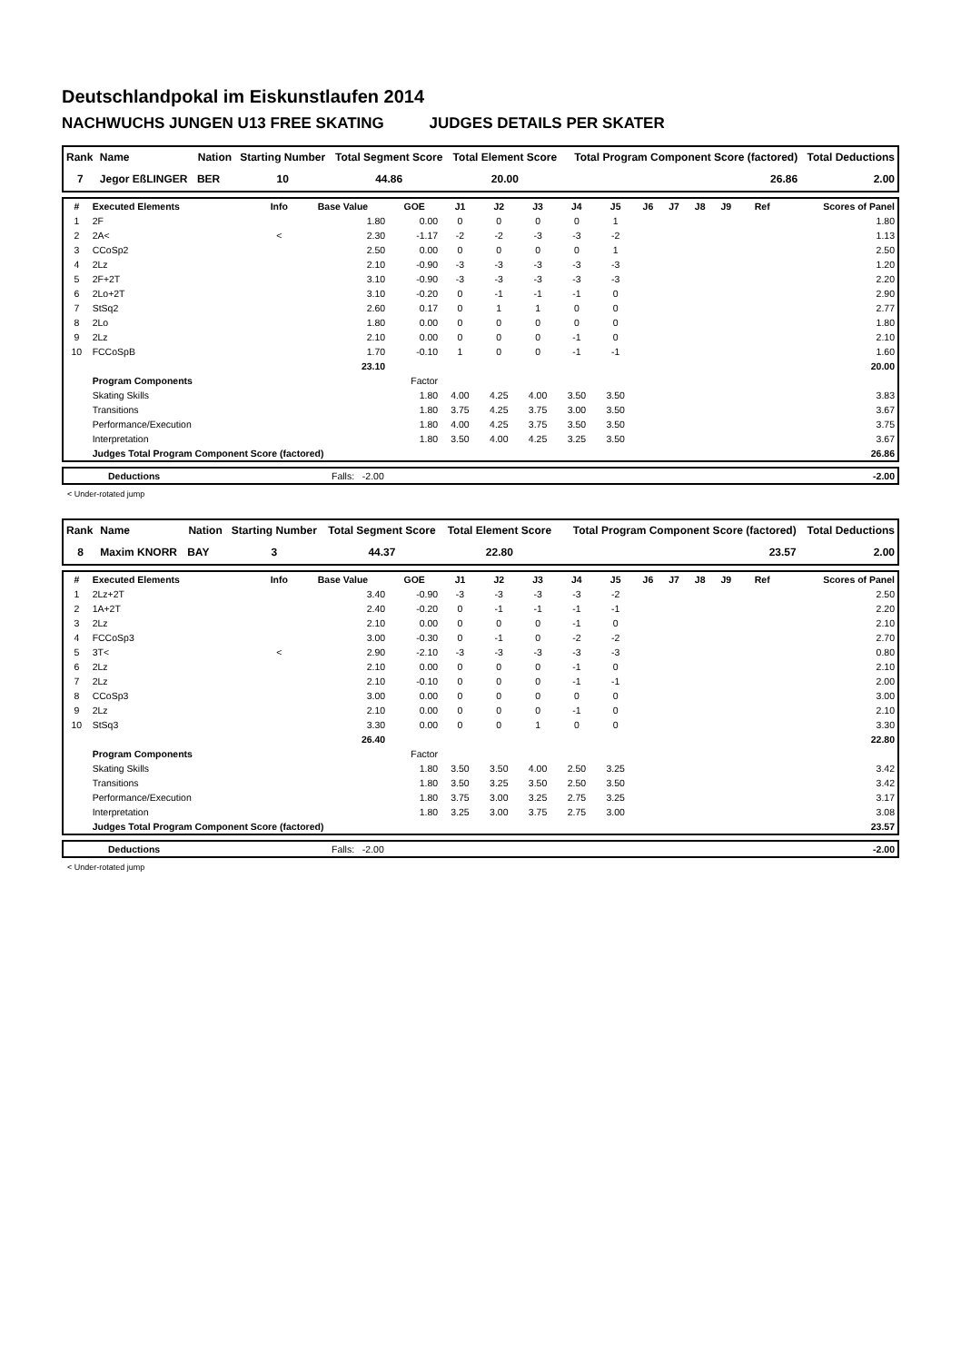Deutschlandpokal im Eiskunstlaufen 2014
NACHWUCHS JUNGEN U13 FREE SKATING JUDGES DETAILS PER SKATER
| Rank | Name | Nation | Starting Number | Total Segment Score | Total Element Score | Total Program Component Score (factored) | Total Deductions |
| --- | --- | --- | --- | --- | --- | --- | --- |
| 7 | Jegor EßLINGER | BER | 10 | 44.86 | 20.00 | 26.86 | 2.00 |
| # | Executed Elements | Info | Base Value | GOE | J1 | J2 | J3 | J4 | J5 | J6 | J7 | J8 | J9 | Ref | Scores of Panel |
| --- | --- | --- | --- | --- | --- | --- | --- | --- | --- | --- | --- | --- | --- | --- | --- |
| 1 | 2F | | 1.80 | 0.00 | 0 | 0 | 0 | 0 | 1 | | | | | | 1.80 |
| 2 | 2A< | < | 2.30 | -1.17 | -2 | -2 | -3 | -3 | -2 | | | | | | 1.13 |
| 3 | CCoSp2 | | 2.50 | 0.00 | 0 | 0 | 0 | 0 | 1 | | | | | | 2.50 |
| 4 | 2Lz | | 2.10 | -0.90 | -3 | -3 | -3 | -3 | -3 | | | | | | 1.20 |
| 5 | 2F+2T | | 3.10 | -0.90 | -3 | -3 | -3 | -3 | -3 | | | | | | 2.20 |
| 6 | 2Lo+2T | | 3.10 | -0.20 | 0 | -1 | -1 | -1 | 0 | | | | | | 2.90 |
| 7 | StSq2 | | 2.60 | 0.17 | 0 | 1 | 1 | 0 | 0 | | | | | | 2.77 |
| 8 | 2Lo | | 1.80 | 0.00 | 0 | 0 | 0 | 0 | 0 | | | | | | 1.80 |
| 9 | 2Lz | | 2.10 | 0.00 | 0 | 0 | 0 | -1 | 0 | | | | | | 2.10 |
| 10 | FCCoSpB | | 1.70 | -0.10 | 1 | 0 | 0 | -1 | -1 | | | | | | 1.60 |
| | | | 23.10 | | | | | | | | | | | | 20.00 |
| | Program Components | | | Factor | | | | | | | | | | | |
| | Skating Skills | | | 1.80 | 4.00 | 4.25 | 4.00 | 3.50 | 3.50 | | | | | | 3.83 |
| | Transitions | | | 1.80 | 3.75 | 4.25 | 3.75 | 3.00 | 3.50 | | | | | | 3.67 |
| | Performance/Execution | | | 1.80 | 4.00 | 4.25 | 3.75 | 3.50 | 3.50 | | | | | | 3.75 |
| | Interpretation | | | 1.80 | 3.50 | 4.00 | 4.25 | 3.25 | 3.50 | | | | | | 3.67 |
| | Judges Total Program Component Score (factored) | | | | | | | | | | | | | | 26.86 |
| | Deductions | Falls: -2.00 | -2.00 |
< Under-rotated jump
| Rank | Name | Nation | Starting Number | Total Segment Score | Total Element Score | Total Program Component Score (factored) | Total Deductions |
| --- | --- | --- | --- | --- | --- | --- | --- |
| 8 | Maxim KNORR | BAY | 3 | 44.37 | 22.80 | 23.57 | 2.00 |
| # | Executed Elements | Info | Base Value | GOE | J1 | J2 | J3 | J4 | J5 | J6 | J7 | J8 | J9 | Ref | Scores of Panel |
| --- | --- | --- | --- | --- | --- | --- | --- | --- | --- | --- | --- | --- | --- | --- | --- |
| 1 | 2Lz+2T | | 3.40 | -0.90 | -3 | -3 | -3 | -3 | -2 | | | | | | 2.50 |
| 2 | 1A+2T | | 2.40 | -0.20 | 0 | -1 | -1 | -1 | -1 | | | | | | 2.20 |
| 3 | 2Lz | | 2.10 | 0.00 | 0 | 0 | 0 | -1 | 0 | | | | | | 2.10 |
| 4 | FCCoSp3 | | 3.00 | -0.30 | 0 | -1 | 0 | -2 | -2 | | | | | | 2.70 |
| 5 | 3T< | < | 2.90 | -2.10 | -3 | -3 | -3 | -3 | -3 | | | | | | 0.80 |
| 6 | 2Lz | | 2.10 | 0.00 | 0 | 0 | 0 | -1 | 0 | | | | | | 2.10 |
| 7 | 2Lz | | 2.10 | -0.10 | 0 | 0 | 0 | -1 | -1 | | | | | | 2.00 |
| 8 | CCoSp3 | | 3.00 | 0.00 | 0 | 0 | 0 | 0 | 0 | | | | | | 3.00 |
| 9 | 2Lz | | 2.10 | 0.00 | 0 | 0 | 0 | -1 | 0 | | | | | | 2.10 |
| 10 | StSq3 | | 3.30 | 0.00 | 0 | 0 | 1 | 0 | 0 | | | | | | 3.30 |
| | | | 26.40 | | | | | | | | | | | | 22.80 |
| | Program Components | | | Factor | | | | | | | | | | | |
| | Skating Skills | | | 1.80 | 3.50 | 3.50 | 4.00 | 2.50 | 3.25 | | | | | | 3.42 |
| | Transitions | | | 1.80 | 3.50 | 3.25 | 3.50 | 2.50 | 3.50 | | | | | | 3.42 |
| | Performance/Execution | | | 1.80 | 3.75 | 3.00 | 3.25 | 2.75 | 3.25 | | | | | | 3.17 |
| | Interpretation | | | 1.80 | 3.25 | 3.00 | 3.75 | 2.75 | 3.00 | | | | | | 3.08 |
| | Judges Total Program Component Score (factored) | | | | | | | | | | | | | | 23.57 |
| | Deductions | Falls: -2.00 | -2.00 |
< Under-rotated jump